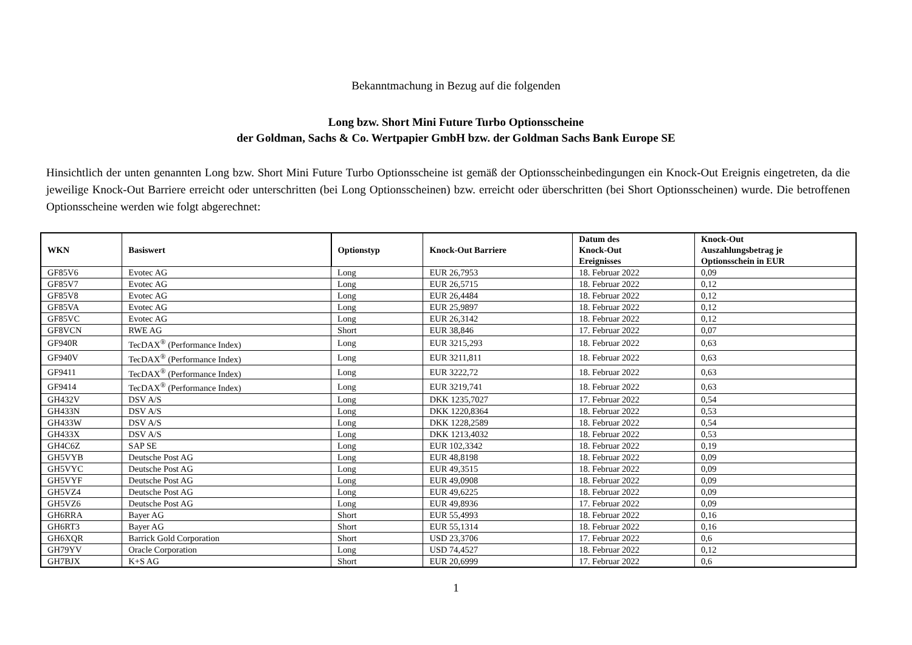Bekanntmachung in Bezug auf die folgenden
Long bzw. Short Mini Future Turbo Optionsscheine
der Goldman, Sachs & Co. Wertpapier GmbH bzw. der Goldman Sachs Bank Europe SE
Hinsichtlich der unten genannten Long bzw. Short Mini Future Turbo Optionsscheine ist gemäß der Optionsscheinbedingungen ein Knock-Out Ereignis eingetreten, da die jeweilige Knock-Out Barriere erreicht oder unterschritten (bei Long Optionsscheinen) bzw. erreicht oder überschritten (bei Short Optionsscheinen) wurde. Die betroffenen Optionsscheine werden wie folgt abgerechnet:
| WKN | Basiswert | Optionstyp | Knock-Out Barriere | Datum des Knock-Out Ereignisses | Knock-Out Auszahlungsbetrag je Optionsschein in EUR |
| --- | --- | --- | --- | --- | --- |
| GF85V6 | Evotec AG | Long | EUR 26,7953 | 18. Februar 2022 | 0,09 |
| GF85V7 | Evotec AG | Long | EUR 26,5715 | 18. Februar 2022 | 0,12 |
| GF85V8 | Evotec AG | Long | EUR 26,4484 | 18. Februar 2022 | 0,12 |
| GF85VA | Evotec AG | Long | EUR 25,9897 | 18. Februar 2022 | 0,12 |
| GF85VC | Evotec AG | Long | EUR 26,3142 | 18. Februar 2022 | 0,12 |
| GF8VCN | RWE AG | Short | EUR 38,846 | 17. Februar 2022 | 0,07 |
| GF940R | TecDAX<sup>®</sup> (Performance Index) | Long | EUR 3215,293 | 18. Februar 2022 | 0,63 |
| GF940V | TecDAX<sup>®</sup> (Performance Index) | Long | EUR 3211,811 | 18. Februar 2022 | 0,63 |
| GF9411 | TecDAX<sup>®</sup> (Performance Index) | Long | EUR 3222,72 | 18. Februar 2022 | 0,63 |
| GF9414 | TecDAX<sup>®</sup> (Performance Index) | Long | EUR 3219,741 | 18. Februar 2022 | 0,63 |
| GH432V | DSV A/S | Long | DKK 1235,7027 | 17. Februar 2022 | 0,54 |
| GH433N | DSV A/S | Long | DKK 1220,8364 | 18. Februar 2022 | 0,53 |
| GH433W | DSV A/S | Long | DKK 1228,2589 | 18. Februar 2022 | 0,54 |
| GH433X | DSV A/S | Long | DKK 1213,4032 | 18. Februar 2022 | 0,53 |
| GH4C6Z | SAP SE | Long | EUR 102,3342 | 18. Februar 2022 | 0,19 |
| GH5VYB | Deutsche Post AG | Long | EUR 48,8198 | 18. Februar 2022 | 0,09 |
| GH5VYC | Deutsche Post AG | Long | EUR 49,3515 | 18. Februar 2022 | 0,09 |
| GH5VYF | Deutsche Post AG | Long | EUR 49,0908 | 18. Februar 2022 | 0,09 |
| GH5VZ4 | Deutsche Post AG | Long | EUR 49,6225 | 18. Februar 2022 | 0,09 |
| GH5VZ6 | Deutsche Post AG | Long | EUR 49,8936 | 17. Februar 2022 | 0,09 |
| GH6RRA | Bayer AG | Short | EUR 55,4993 | 18. Februar 2022 | 0,16 |
| GH6RT3 | Bayer AG | Short | EUR 55,1314 | 18. Februar 2022 | 0,16 |
| GH6XQR | Barrick Gold Corporation | Short | USD 23,3706 | 17. Februar 2022 | 0,6 |
| GH79YV | Oracle Corporation | Long | USD 74,4527 | 18. Februar 2022 | 0,12 |
| GH7BJX | K+S AG | Short | EUR 20,6999 | 17. Februar 2022 | 0,6 |
1